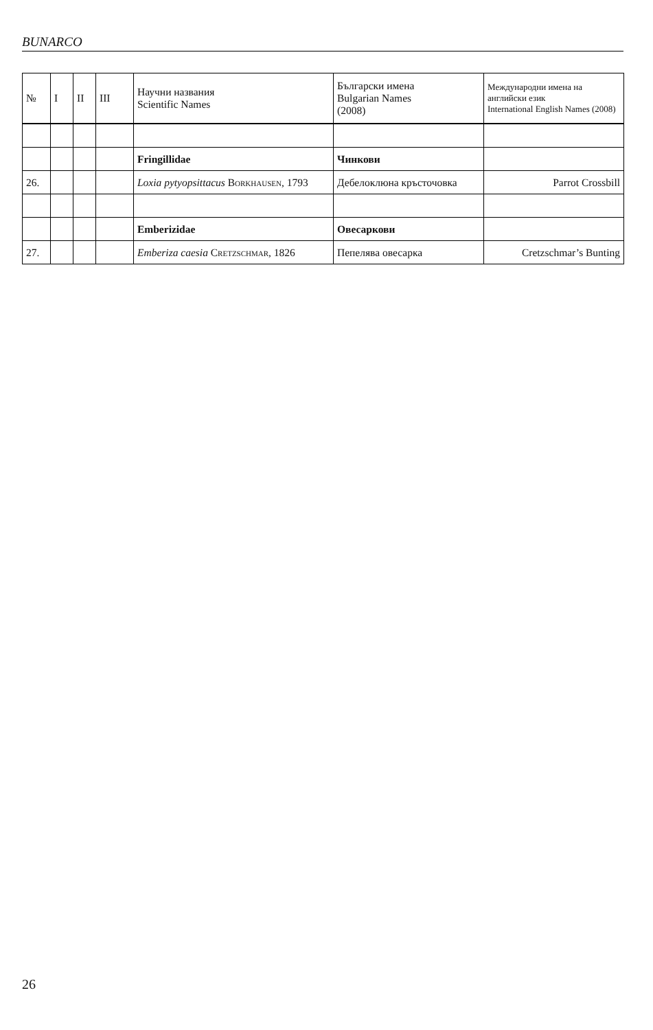BUNARCO
| № | I | II | III | Научни названия Scientific Names | Български имена Bulgarian Names (2008) | Международни имена на английски език International English Names (2008) |
| --- | --- | --- | --- | --- | --- | --- |
| | | | | Fringillidae | Чинкови | |
| 26. | | | | Loxia pytyopsittacus Borkhausen , 1793 | Дебелоклюна кръсточовка | Parrot Crossbill |
| | | | | Emberizidae | Овесаркови | |
| 27. | | | | Emberiza caesia Cretzschmar , 1826 | Пепелява овесарка | Cretzschmar’s Bunting |
26